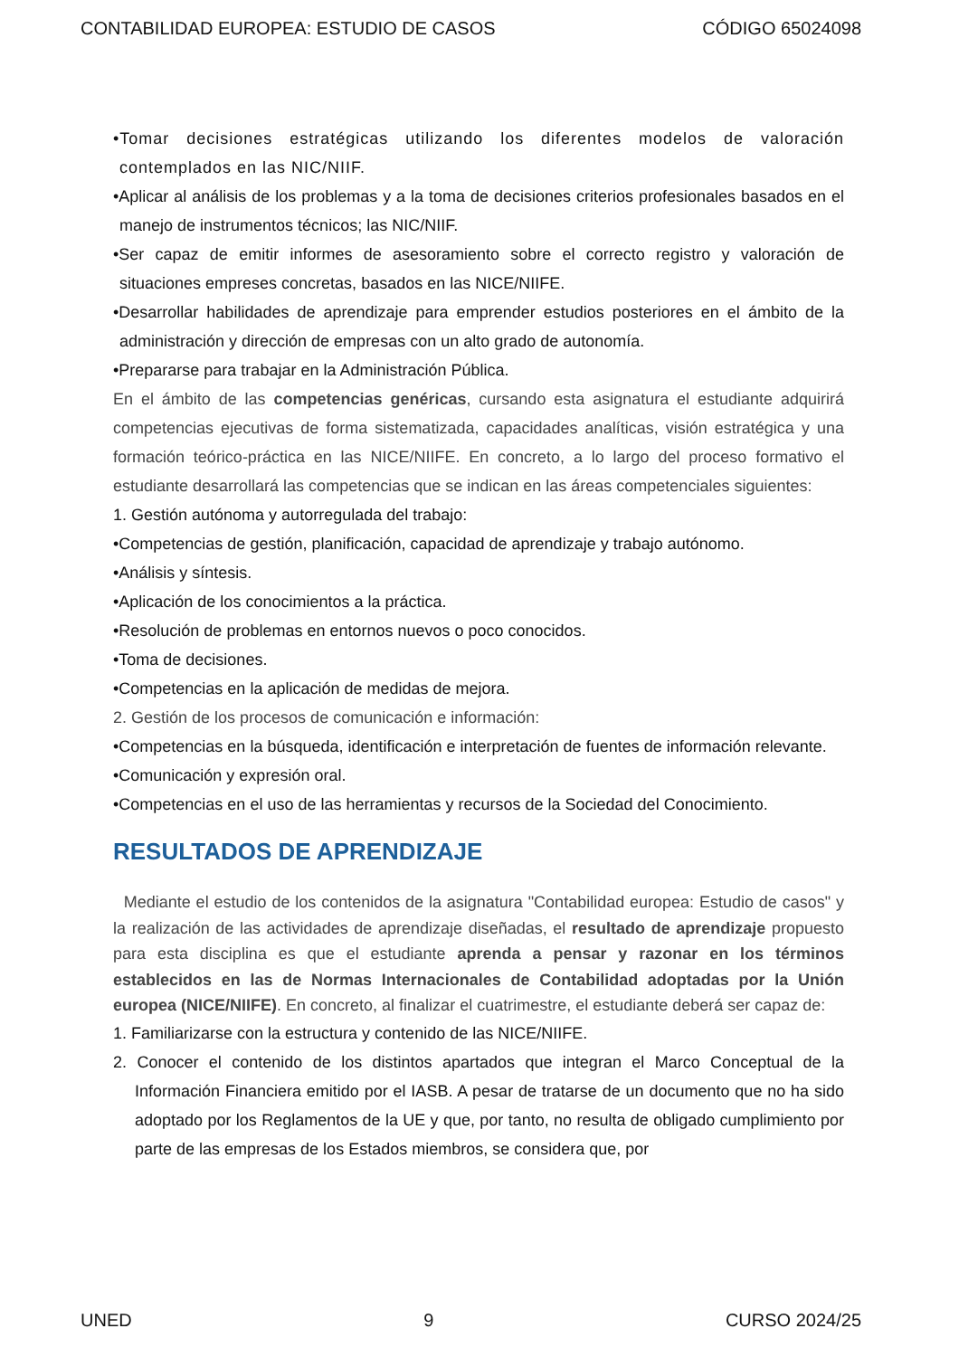CONTABILIDAD EUROPEA: ESTUDIO DE CASOS CÓDIGO 65024098
•Tomar decisiones estratégicas utilizando los diferentes modelos de valoración contemplados en las NIC/NIIF.
•Aplicar al análisis de los problemas y a la toma de decisiones criterios profesionales basados en el manejo de instrumentos técnicos; las NIC/NIIF.
•Ser capaz de emitir informes de asesoramiento sobre el correcto registro y valoración de situaciones empreses concretas, basados en las NICE/NIIFE.
•Desarrollar habilidades de aprendizaje para emprender estudios posteriores en el ámbito de la administración y dirección de empresas con un alto grado de autonomía.
•Prepararse para trabajar en la Administración Pública.
En el ámbito de las competencias genéricas, cursando esta asignatura el estudiante adquirirá competencias ejecutivas de forma sistematizada, capacidades analíticas, visión estratégica y una formación teórico-práctica en las NICE/NIIFE. En concreto, a lo largo del proceso formativo el estudiante desarrollará las competencias que se indican en las áreas competenciales siguientes:
1. Gestión autónoma y autorregulada del trabajo:
•Competencias de gestión, planificación, capacidad de aprendizaje y trabajo autónomo.
•Análisis y síntesis.
•Aplicación de los conocimientos a la práctica.
•Resolución de problemas en entornos nuevos o poco conocidos.
•Toma de decisiones.
•Competencias en la aplicación de medidas de mejora.
2. Gestión de los procesos de comunicación e información:
•Competencias en la búsqueda, identificación e interpretación de fuentes de información relevante.
•Comunicación y expresión oral.
•Competencias en el uso de las herramientas y recursos de la Sociedad del Conocimiento.
RESULTADOS DE APRENDIZAJE
Mediante el estudio de los contenidos de la asignatura "Contabilidad europea: Estudio de casos" y la realización de las actividades de aprendizaje diseñadas, el resultado de aprendizaje propuesto para esta disciplina es que el estudiante aprenda a pensar y razonar en los términos establecidos en las de Normas Internacionales de Contabilidad adoptadas por la Unión europea (NICE/NIIFE). En concreto, al finalizar el cuatrimestre, el estudiante deberá ser capaz de:
1. Familiarizarse con la estructura y contenido de las NICE/NIIFE.
2. Conocer el contenido de los distintos apartados que integran el Marco Conceptual de la Información Financiera emitido por el IASB. A pesar de tratarse de un documento que no ha sido adoptado por los Reglamentos de la UE y que, por tanto, no resulta de obligado cumplimiento por parte de las empresas de los Estados miembros, se considera que, por
UNED 9 CURSO 2024/25